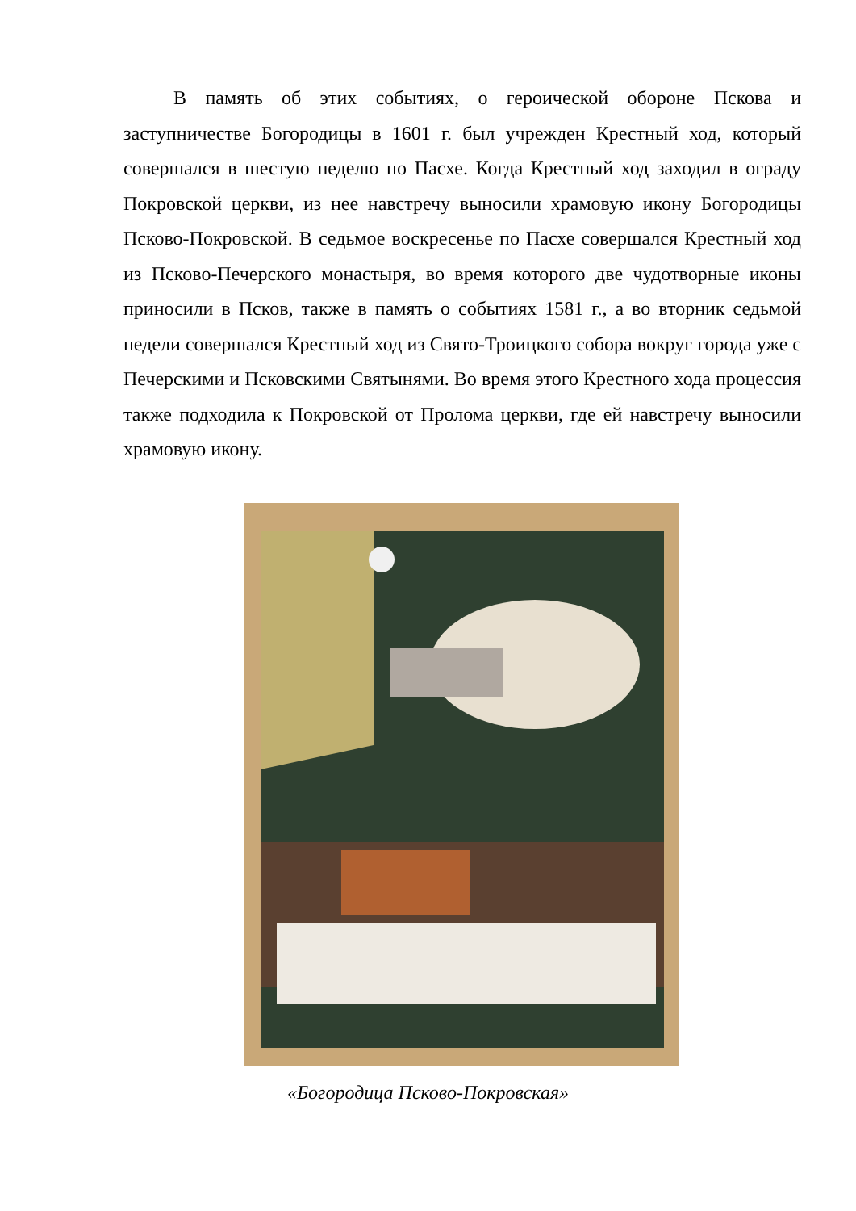В память об этих событиях, о героической обороне Пскова и заступничестве Богородицы в 1601 г. был учрежден Крестный ход, который совершался в шестую неделю по Пасхе. Когда Крестный ход заходил в ограду Покровской церкви, из нее навстречу выносили храмовую икону Богородицы Псково-Покровской. В седьмое воскресенье по Пасхе совершался Крестный ход из Псково-Печерского монастыря, во время которого две чудотворные иконы приносили в Псков, также в память о событиях 1581 г., а во вторник седьмой недели совершался Крестный ход из Свято-Троицкого собора вокруг города уже с Печерскими и Псковскими Святынями. Во время этого Крестного хода процессия также подходила к Покровской от Пролома церкви, где ей навстречу выносили храмовую икону.
«Богородица Псково-Покровская»